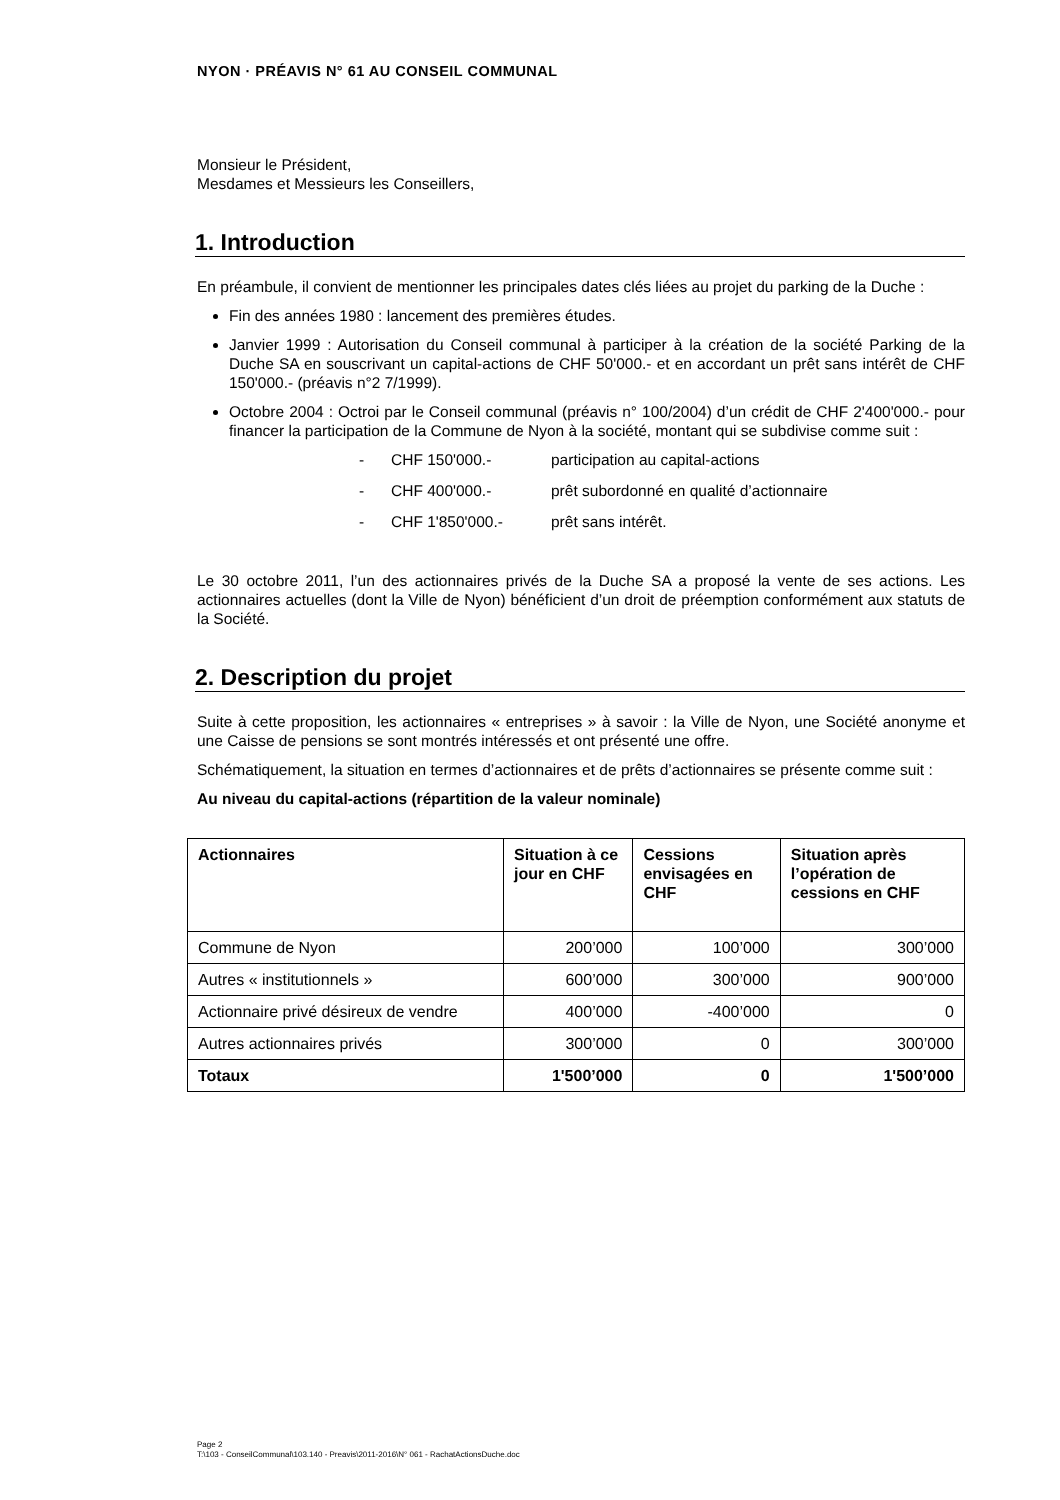NYON · PRÉAVIS N° 61 AU CONSEIL COMMUNAL
Monsieur le Président,
Mesdames et Messieurs les Conseillers,
1. Introduction
En préambule, il convient de mentionner les principales dates clés liées au projet du parking de la Duche :
Fin des années 1980 : lancement des premières études.
Janvier 1999 : Autorisation du Conseil communal à participer à la création de la société Parking de la Duche SA en souscrivant un capital-actions de CHF 50'000.- et en accordant un prêt sans intérêt de CHF 150'000.- (préavis n°2 7/1999).
Octobre 2004 : Octroi par le Conseil communal (préavis n° 100/2004) d’un crédit de CHF 2'400'000.- pour financer la participation de la Commune de Nyon à la société, montant qui se subdivise comme suit :
- CHF 150'000.- participation au capital-actions
- CHF 400'000.- prêt subordonné en qualité d’actionnaire
- CHF 1'850'000.- prêt sans intérêt.
Le 30 octobre 2011, l’un des actionnaires privés de la Duche SA a proposé la vente de ses actions. Les actionnaires actuelles (dont la Ville de Nyon) bénéficient d’un droit de préemption conformément aux statuts de la Société.
2. Description du projet
Suite à cette proposition, les actionnaires « entreprises » à savoir : la Ville de Nyon, une Société anonyme et une Caisse de pensions se sont montrés intéressés et ont présenté une offre.
Schématiquement, la situation en termes d’actionnaires et de prêts d’actionnaires se présente comme suit :
Au niveau du capital-actions (répartition de la valeur nominale)
| Actionnaires | Situation à ce jour en CHF | Cessions envisagées en CHF | Situation après l’opération de cessions en CHF |
| --- | --- | --- | --- |
| Commune de Nyon | 200’000 | 100’000 | 300’000 |
| Autres « institutionnels » | 600’000 | 300’000 | 900’000 |
| Actionnaire privé désireux de vendre | 400’000 | -400’000 | 0 |
| Autres actionnaires privés | 300’000 | 0 | 300’000 |
| Totaux | 1'500’000 | 0 | 1'500’000 |
Page 2
T:\103 - ConseilCommunal\103.140 - Preavis\2011-2016\N° 061 - RachatActionsDuche.doc